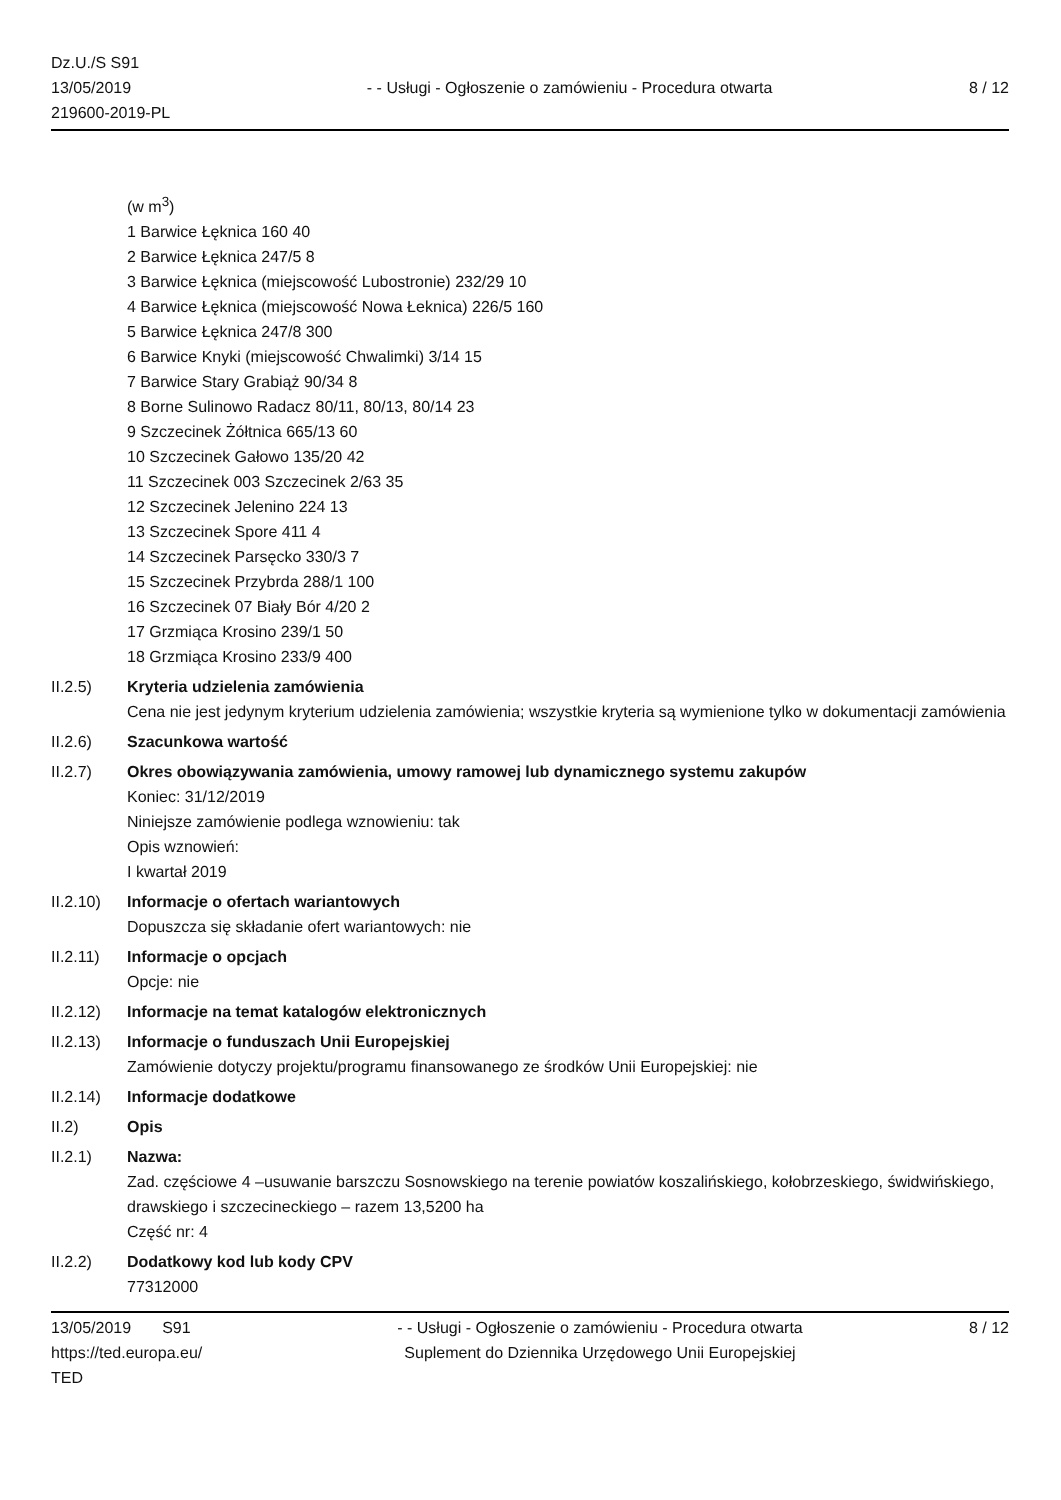Dz.U./S S91
13/05/2019
219600-2019-PL
- - Usługi - Ogłoszenie o zamówieniu - Procedura otwarta
8 / 12
(w m<sup>3</sup>)
1 Barwice Łęknica 160 40
2 Barwice Łęknica 247/5 8
3 Barwice Łęknica (miejscowość Lubostronie) 232/29 10
4 Barwice Łęknica (miejscowość Nowa Łeknica) 226/5 160
5 Barwice Łęknica 247/8 300
6 Barwice Knyki (miejscowość Chwalimki) 3/14 15
7 Barwice Stary Grabiąż 90/34 8
8 Borne Sulinowo Radacz 80/11, 80/13, 80/14 23
9 Szczecinek Żółtnica 665/13 60
10 Szczecinek Gałowo 135/20 42
11 Szczecinek 003 Szczecinek 2/63 35
12 Szczecinek Jelenino 224 13
13 Szczecinek Spore 411 4
14 Szczecinek Parsęcko 330/3 7
15 Szczecinek Przybrda 288/1 100
16 Szczecinek 07 Biały Bór 4/20 2
17 Grzmiąca Krosino 239/1 50
18 Grzmiąca Krosino 233/9 400
II.2.5) Kryteria udzielenia zamówienia
Cena nie jest jedynym kryterium udzielenia zamówienia; wszystkie kryteria są wymienione tylko w dokumentacji zamówienia
II.2.6) Szacunkowa wartość
II.2.7) Okres obowiązywania zamówienia, umowy ramowej lub dynamicznego systemu zakupów
Koniec: 31/12/2019
Niniejsze zamówienie podlega wznowieniu: tak
Opis wznowień:
I kwartał 2019
II.2.10)
Informacje o ofertach wariantowych
Dopuszcza się składanie ofert wariantowych: nie
II.2.11)
Informacje o opcjach
Opcje: nie
II.2.12)
Informacje na temat katalogów elektronicznych
II.2.13)
Informacje o funduszach Unii Europejskiej
Zamówienie dotyczy projektu/programu finansowanego ze środków Unii Europejskiej: nie
II.2.14)
Informacje dodatkowe
II.2) Opis
II.2.1) Nazwa:
Zad. częściowe 4 –usuwanie barszczu Sosnowskiego na terenie powiatów koszalińskiego, kołobrzeskiego, świdwińskiego, drawskiego i szczecineckiego – razem 13,5200 ha
Część nr: 4
II.2.2) Dodatkowy kod lub kody CPV
77312000
13/05/2019 S91
https://ted.europa.eu/
TED
- - Usługi - Ogłoszenie o zamówieniu - Procedura otwarta
Suplement do Dziennika Urzędowego Unii Europejskiej
8 / 12